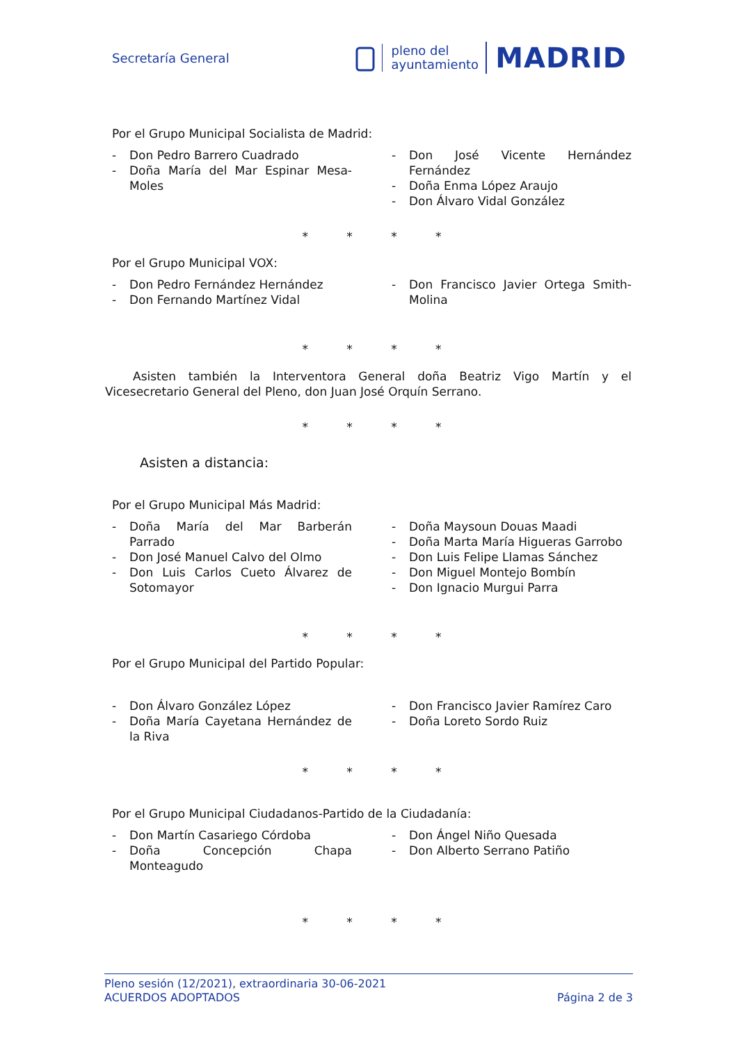Secretaría General
pleno del
ayuntamiento
MADRID
Por el Grupo Municipal Socialista de Madrid:
- Don Pedro Barrero Cuadrado
- Doña María del Mar Espinar Mesa-Moles
- Don José Vicente Hernández Fernández
- Doña Enma López Araujo
- Don Álvaro Vidal González
* * * *
Por el Grupo Municipal VOX:
- Don Pedro Fernández Hernández
- Don Fernando Martínez Vidal
- Don Francisco Javier Ortega Smith-Molina
* * * *
Asisten también la Interventora General doña Beatriz Vigo Martín y el Vicesecretario General del Pleno, don Juan José Orquín Serrano.
* * * *
Asisten a distancia:
Por el Grupo Municipal Más Madrid:
- Doña María del Mar Barberán Parrado
- Don José Manuel Calvo del Olmo
- Don Luis Carlos Cueto Álvarez de Sotomayor
- Doña Maysoun Douas Maadi
- Doña Marta María Higueras Garrobo
- Don Luis Felipe Llamas Sánchez
- Don Miguel Montejo Bombín
- Don Ignacio Murgui Parra
* * * *
Por el Grupo Municipal del Partido Popular:
- Don Álvaro González López
- Doña María Cayetana Hernández de la Riva
- Don Francisco Javier Ramírez Caro
- Doña Loreto Sordo Ruiz
* * * *
Por el Grupo Municipal Ciudadanos-Partido de la Ciudadanía:
- Don Martín Casariego Córdoba
- Doña Concepción Chapa Monteagudo
- Don Ángel Niño Quesada
- Don Alberto Serrano Patiño
* * * *
Pleno sesión (12/2021), extraordinaria 30-06-2021
ACUERDOS ADOPTADOS
Página 2 de 3